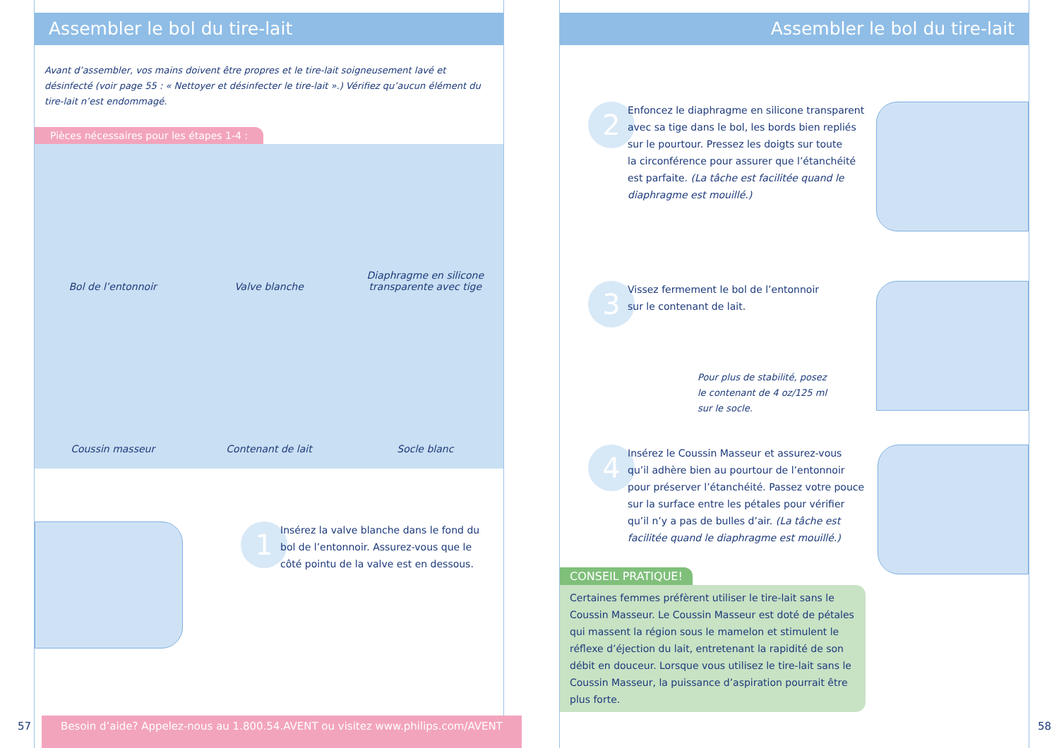Assembler le bol du tire-lait
Avant d’assembler, vos mains doivent être propres et le tire-lait soigneusement lavé et désinfecté (voir page 55 : « Nettoyer et désinfecter le tire-lait ».) Vérifiez qu’aucun élément du tire-lait n’est endommagé.
Pièces nécessaires pour les étapes 1-4 :
Bol de l’entonnoir
Valve blanche
Diaphragme en silicone
transparente avec tige
Coussin masseur
Contenant de lait
Socle blanc
1
Insérez la valve blanche dans le fond du
bol de l’entonnoir. Assurez-vous que le
côté pointu de la valve est en dessous.
Besoin d’aide? Appelez-nous au 1.800.54.AVENT ou visitez www.philips.com/AVENT
57
Assembler le bol du tire-lait
2
Enfoncez le diaphragme en silicone transparent
avec sa tige dans le bol, les bords bien repliés
sur le pourtour. Pressez les doigts sur toute
la circonférence pour assurer que l’étanchéité
est parfaite. (La tâche est facilitée quand le
diaphragme est mouillé.)
3
Vissez fermement le bol de l’entonnoir
sur le contenant de lait.
Pour plus de stabilité, posez
le contenant de 4 oz/125 ml
sur le socle.
4
Insérez le Coussin Masseur et assurez-vous
qu’il adhère bien au pourtour de l’entonnoir
pour préserver l’étanchéité. Passez votre pouce
sur la surface entre les pétales pour vérifier
qu’il n’y a pas de bulles d’air. (La tâche est
facilitée quand le diaphragme est mouillé.)
CONSEIL PRATIQUE!
Certaines femmes préfèrent utiliser le tire-lait sans le Coussin Masseur. Le Coussin Masseur est doté de pétales qui massent la région sous le mamelon et stimulent le réflexe d’éjection du lait, entretenant la rapidité de son débit en douceur. Lorsque vous utilisez le tire-lait sans le Coussin Masseur, la puissance d’aspiration pourrait être plus forte.
58